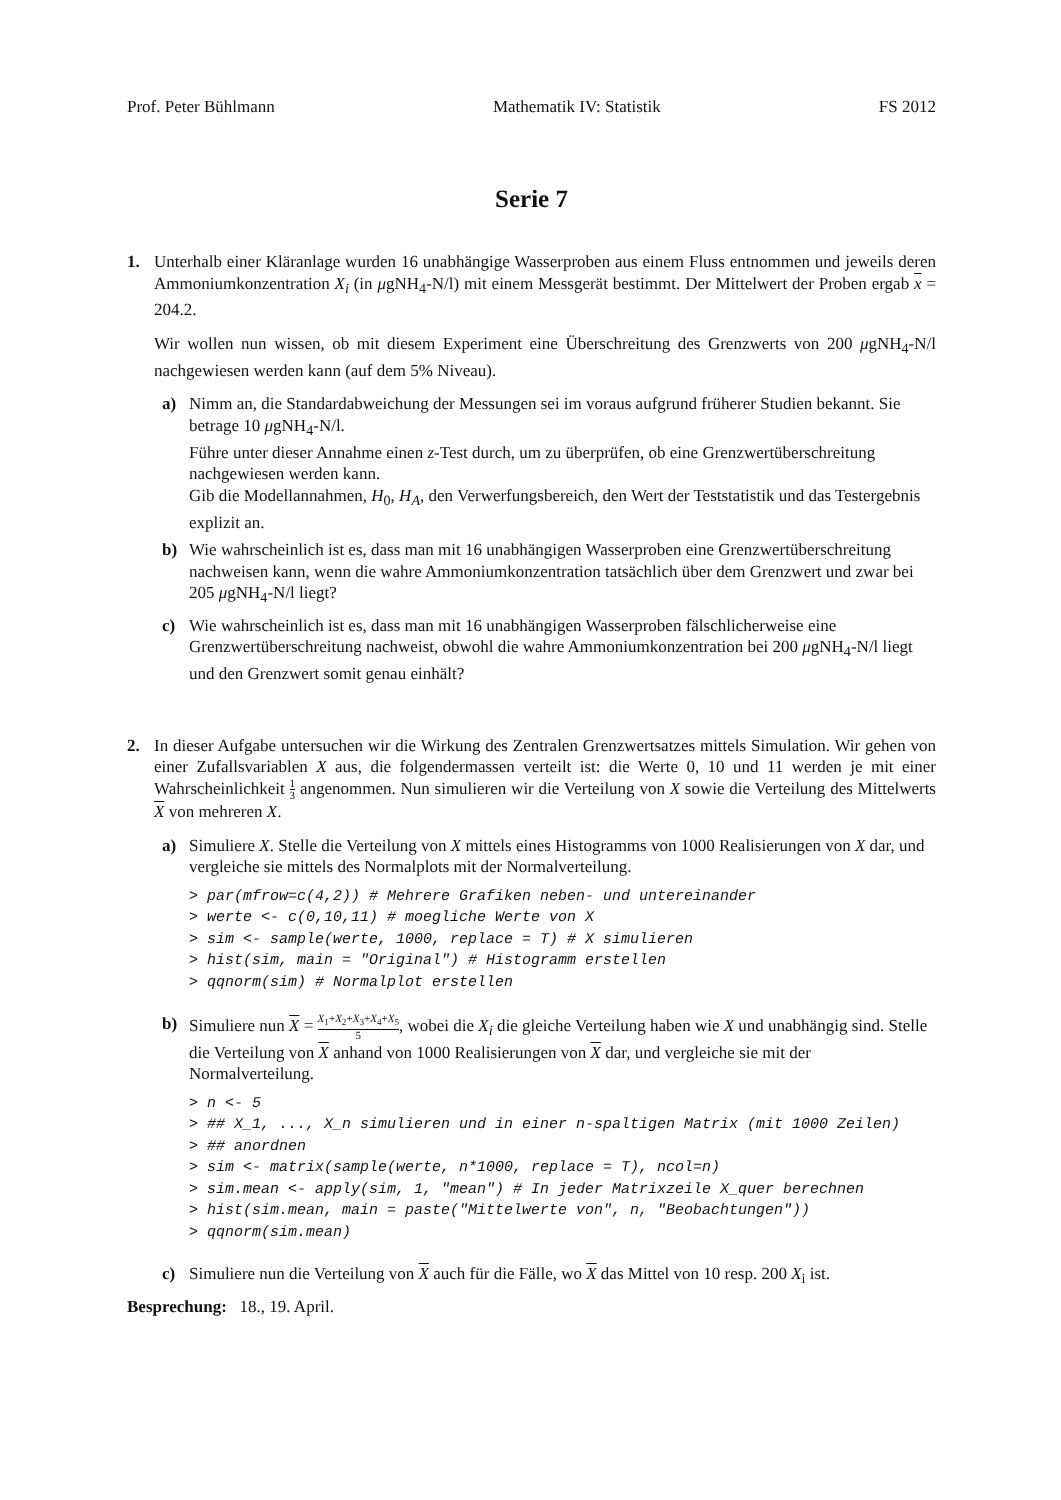Prof. Peter Bühlmann Mathematik IV: Statistik FS 2012
Serie 7
1. Unterhalb einer Kläranlage wurden 16 unabhängige Wasserproben aus einem Fluss entnommen und jeweils deren Ammoniumkonzentration X<sub>i</sub> (in μgNH<sub>4</sub>-N/l) mit einem Messgerät bestimmt. Der Mittelwert der Proben ergab x = 204.2.
Wir wollen nun wissen, ob mit diesem Experiment eine Überschreitung des Grenzwerts von 200 μgNH<sub>4</sub>-N/l nachgewiesen werden kann (auf dem 5% Niveau).
a) Nimm an, die Standardabweichung der Messungen sei im voraus aufgrund früherer Studien bekannt. Sie betrage 10 μgNH<sub>4</sub>-N/l.
Führe unter dieser Annahme einen z-Test durch, um zu überprüfen, ob eine Grenzwertüberschreitung nachgewiesen werden kann.
Gib die Modellannahmen, H<sub>0</sub>, H<sub>A</sub>, den Verwerfungsbereich, den Wert der Teststatistik und das Testergebnis explizit an.
b) Wie wahrscheinlich ist es, dass man mit 16 unabhängigen Wasserproben eine Grenzwertüberschreitung nachweisen kann, wenn die wahre Ammoniumkonzentration tatsächlich über dem Grenzwert und zwar bei 205 μgNH<sub>4</sub>-N/l liegt?
c) Wie wahrscheinlich ist es, dass man mit 16 unabhängigen Wasserproben fälschlicherweise eine Grenzwertüberschreitung nachweist, obwohl die wahre Ammoniumkonzentration bei 200 μgNH<sub>4</sub>-N/l liegt und den Grenzwert somit genau einhält?
2. In dieser Aufgabe untersuchen wir die Wirkung des Zentralen Grenzwertsatzes mittels Simulation. Wir gehen von einer Zufallsvariablen X aus, die folgendermassen verteilt ist: die Werte 0, 10 und 11 werden je mit einer Wahrscheinlichkeit 1 3 angenommen. Nun simulieren wir die Verteilung von X sowie die Verteilung des Mittelwerts X von mehreren X.
a) Simuliere X. Stelle die Verteilung von X mittels eines Histogramms von 1000 Realisierungen von X dar, und vergleiche sie mittels des Normalplots mit der Normalverteilung.
> par(mfrow=c(4,2)) # Mehrere Grafiken neben- und untereinander
> werte <- c(0,10,11) # moegliche Werte von X
> sim <- sample(werte, 1000, replace = T) # X simulieren
> hist(sim, main = "Original") # Histogramm erstellen
> qqnorm(sim) # Normalplot erstellen
b) Simuliere nun X = X<sub>1</sub>+X<sub>2</sub>+X<sub>3</sub>+X<sub>4</sub>+X<sub>5</sub> 5, wobei die X<sub>i</sub> die gleiche Verteilung haben wie X und unabhängig sind. Stelle die Verteilung von X anhand von 1000 Realisierungen von X dar, und vergleiche sie mit der Normalverteilung.
> n <- 5
> ## X_1, ..., X_n simulieren und in einer n-spaltigen Matrix (mit 1000 Zeilen)
> ## anordnen
> sim <- matrix(sample(werte, n*1000, replace = T), ncol=n)
> sim.mean <- apply(sim, 1, "mean") # In jeder Matrixzeile X_quer berechnen
> hist(sim.mean, main = paste("Mittelwerte von", n, "Beobachtungen"))
> qqnorm(sim.mean)
c) Simuliere nun die Verteilung von X auch für die Fälle, wo X das Mittel von 10 resp. 200 X<sub>i</sub> ist.
Besprechung: 18., 19. April.